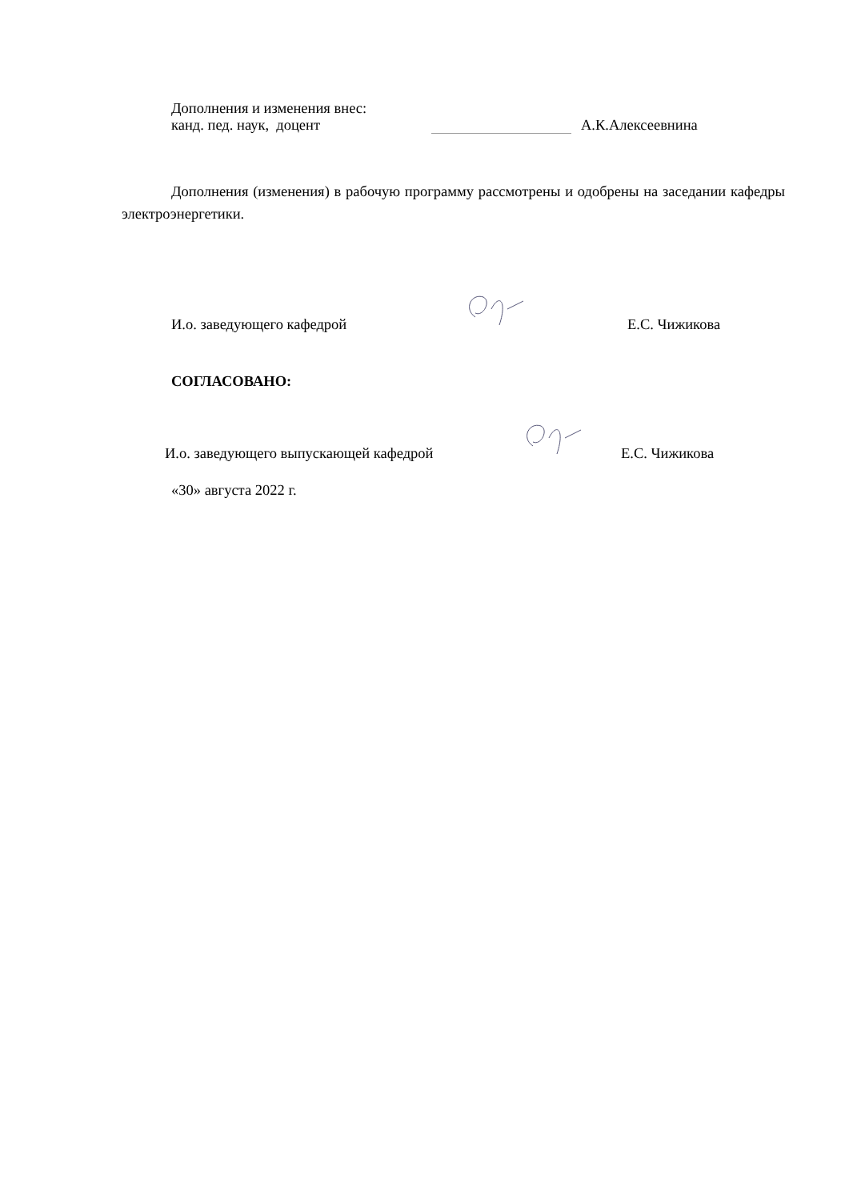Дополнения и изменения внес:
канд. пед. наук, доцент ​ А.К.Алексеевнина
Дополнения (изменения) в рабочую программу рассмотрены и одобрены на заседании кафедры электроэнергетики.
И.о. заведующего кафедрой Е.С. Чижикова
СОГЛАСОВАНО:
И.о. заведующего выпускающей кафедрой Е.С. Чижикова
«30» августа 2022 г.